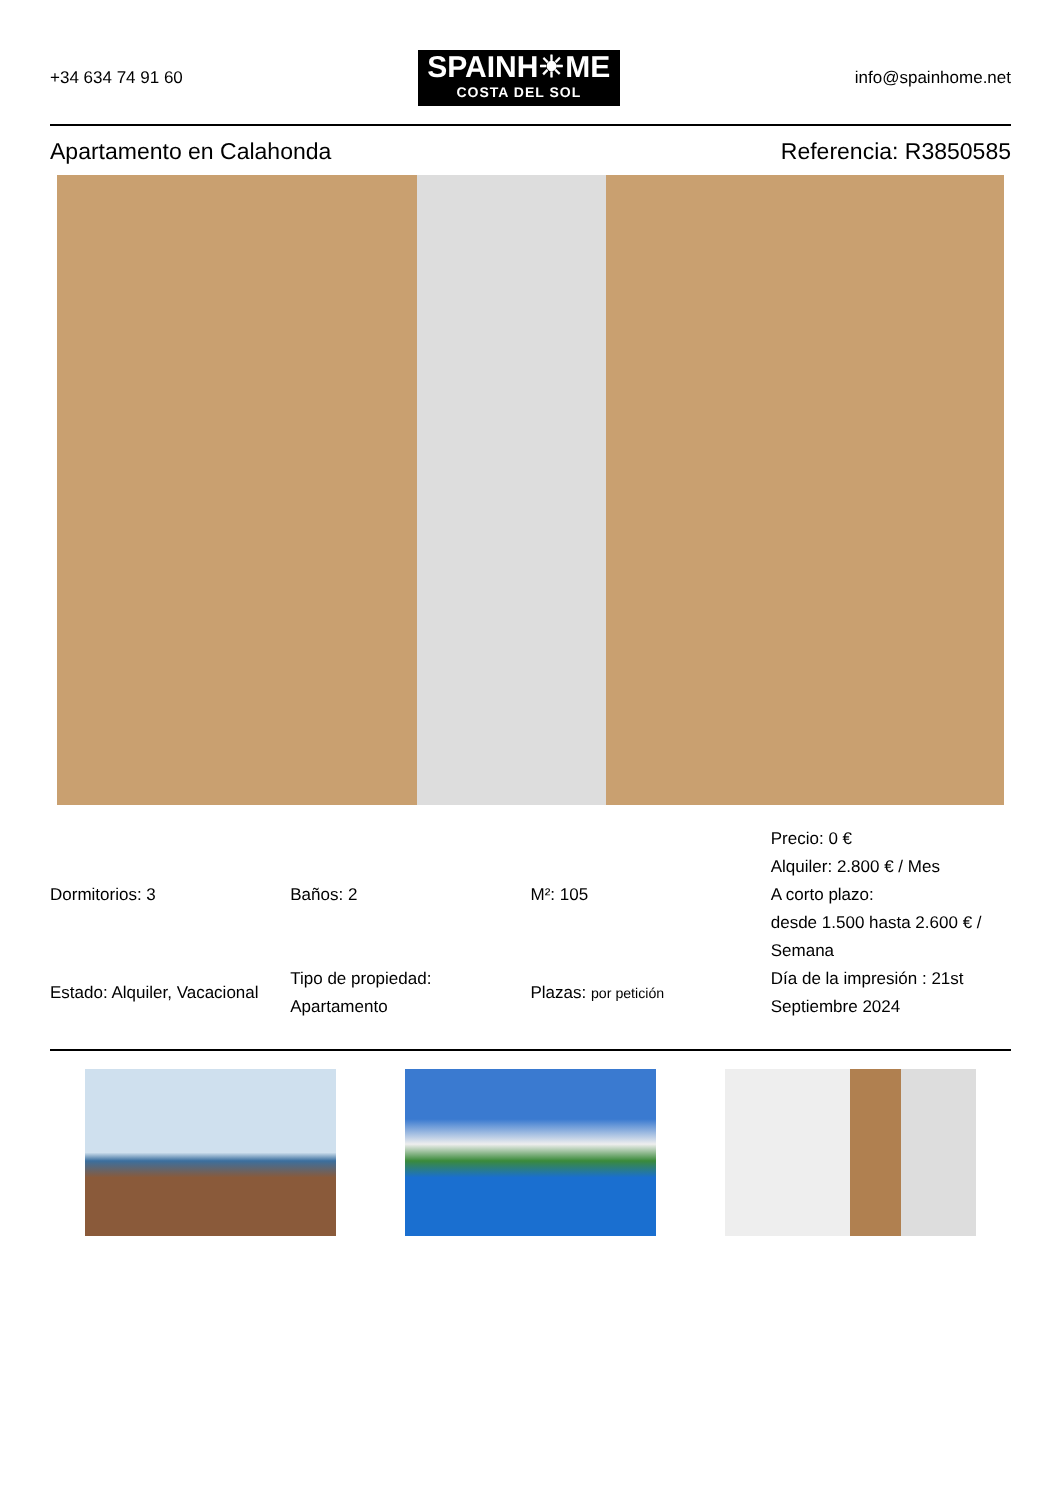+34 634 74 91 60
SPAINH☀ME
COSTA DEL SOL
info@spainhome.net
Apartamento en Calahonda Referencia: R3850585
| Dormitorios: 3 | Baños: 2 | M²: 105 | Precio: 0 € Alquiler: 2.800 € / Mes A corto plazo: desde 1.500 hasta 2.600 € / Semana |
| Estado: Alquiler, Vacacional | Tipo de propiedad: Apartamento | Plazas: por petición | Día de la impresión : 21st Septiembre 2024 |